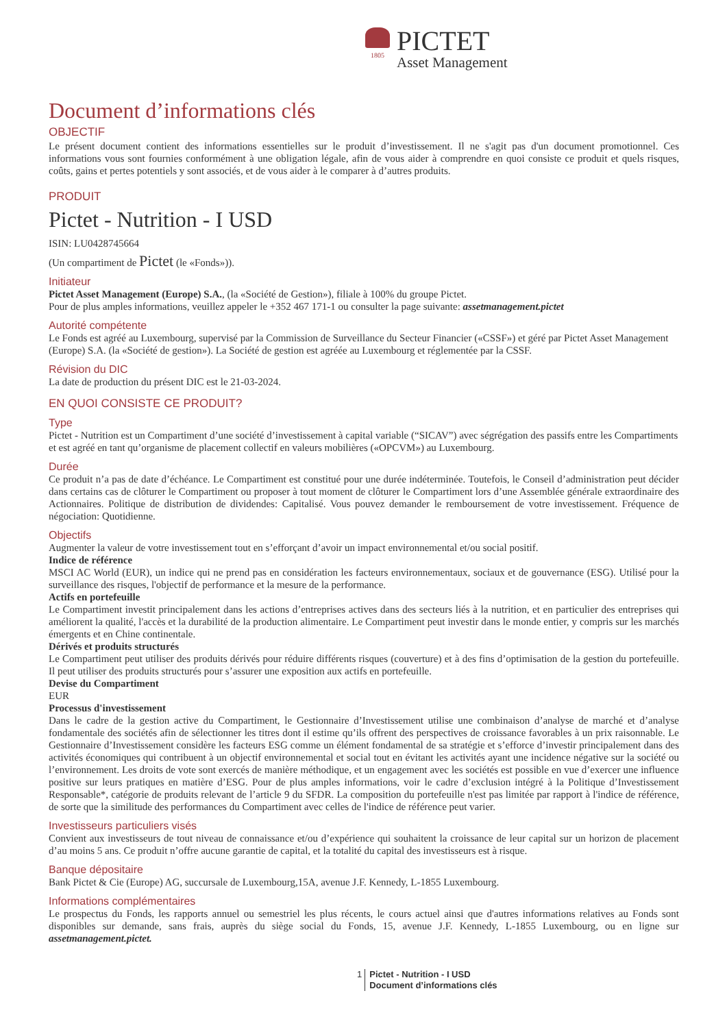1805
PICTET
Asset Management
Document d’informations clés
OBJECTIF
Le présent document contient des informations essentielles sur le produit d’investissement. Il ne s'agit pas d'un document promotionnel. Ces informations vous sont fournies conformément à une obligation légale, afin de vous aider à comprendre en quoi consiste ce produit et quels risques, coûts, gains et pertes potentiels y sont associés, et de vous aider à le comparer à d’autres produits.
PRODUIT
Pictet - Nutrition - I USD
ISIN: LU0428745664
(Un compartiment de Pictet (le «Fonds»)).
Initiateur
Pictet Asset Management (Europe) S.A., (la «Société de Gestion»), filiale à 100% du groupe Pictet.
Pour de plus amples informations, veuillez appeler le +352 467 171-1 ou consulter la page suivante: assetmanagement.pictet
Autorité compétente
Le Fonds est agréé au Luxembourg, supervisé par la Commission de Surveillance du Secteur Financier («CSSF») et géré par Pictet Asset Management (Europe) S.A. (la «Société de gestion»). La Société de gestion est agréée au Luxembourg et réglementée par la CSSF.
Révision du DIC
La date de production du présent DIC est le 21-03-2024.
EN QUOI CONSISTE CE PRODUIT?
Type
Pictet - Nutrition est un Compartiment d’une société d’investissement à capital variable (“SICAV”) avec ségrégation des passifs entre les Compartiments et est agréé en tant qu’organisme de placement collectif en valeurs mobilières («OPCVM») au Luxembourg.
Durée
Ce produit n’a pas de date d’échéance. Le Compartiment est constitué pour une durée indéterminée. Toutefois, le Conseil d’administration peut décider dans certains cas de clôturer le Compartiment ou proposer à tout moment de clôturer le Compartiment lors d’une Assemblée générale extraordinaire des Actionnaires. Politique de distribution de dividendes: Capitalisé. Vous pouvez demander le remboursement de votre investissement. Fréquence de négociation: Quotidienne.
Objectifs
Augmenter la valeur de votre investissement tout en s’efforçant d’avoir un impact environnemental et/ou social positif.
Indice de référence
MSCI AC World (EUR), un indice qui ne prend pas en considération les facteurs environnementaux, sociaux et de gouvernance (ESG). Utilisé pour la surveillance des risques, l'objectif de performance et la mesure de la performance.
Actifs en portefeuille
Le Compartiment investit principalement dans les actions d’entreprises actives dans des secteurs liés à la nutrition, et en particulier des entreprises qui améliorent la qualité, l'accès et la durabilité de la production alimentaire. Le Compartiment peut investir dans le monde entier, y compris sur les marchés émergents et en Chine continentale.
Dérivés et produits structurés
Le Compartiment peut utiliser des produits dérivés pour réduire différents risques (couverture) et à des fins d’optimisation de la gestion du portefeuille. Il peut utiliser des produits structurés pour s’assurer une exposition aux actifs en portefeuille.
Devise du Compartiment
EUR
Processus d'investissement
Dans le cadre de la gestion active du Compartiment, le Gestionnaire d’Investissement utilise une combinaison d’analyse de marché et d’analyse fondamentale des sociétés afin de sélectionner les titres dont il estime qu’ils offrent des perspectives de croissance favorables à un prix raisonnable. Le Gestionnaire d’Investissement considère les facteurs ESG comme un élément fondamental de sa stratégie et s’efforce d’investir principalement dans des activités économiques qui contribuent à un objectif environnemental et social tout en évitant les activités ayant une incidence négative sur la société ou l’environnement. Les droits de vote sont exercés de manière méthodique, et un engagement avec les sociétés est possible en vue d’exercer une influence positive sur leurs pratiques en matière d’ESG. Pour de plus amples informations, voir le cadre d’exclusion intégré à la Politique d’Investissement Responsable*, catégorie de produits relevant de l’article 9 du SFDR. La composition du portefeuille n'est pas limitée par rapport à l'indice de référence, de sorte que la similitude des performances du Compartiment avec celles de l'indice de référence peut varier.
Investisseurs particuliers visés
Convient aux investisseurs de tout niveau de connaissance et/ou d’expérience qui souhaitent la croissance de leur capital sur un horizon de placement d’au moins 5 ans. Ce produit n’offre aucune garantie de capital, et la totalité du capital des investisseurs est à risque.
Banque dépositaire
Bank Pictet & Cie (Europe) AG, succursale de Luxembourg,15A, avenue J.F. Kennedy, L-1855 Luxembourg.
Informations complémentaires
Le prospectus du Fonds, les rapports annuel ou semestriel les plus récents, le cours actuel ainsi que d'autres informations relatives au Fonds sont disponibles sur demande, sans frais, auprès du siège social du Fonds, 15, avenue J.F. Kennedy, L-1855 Luxembourg, ou en ligne sur assetmanagement.pictet.
1 Pictet - Nutrition - I USD
Document d’informations clés